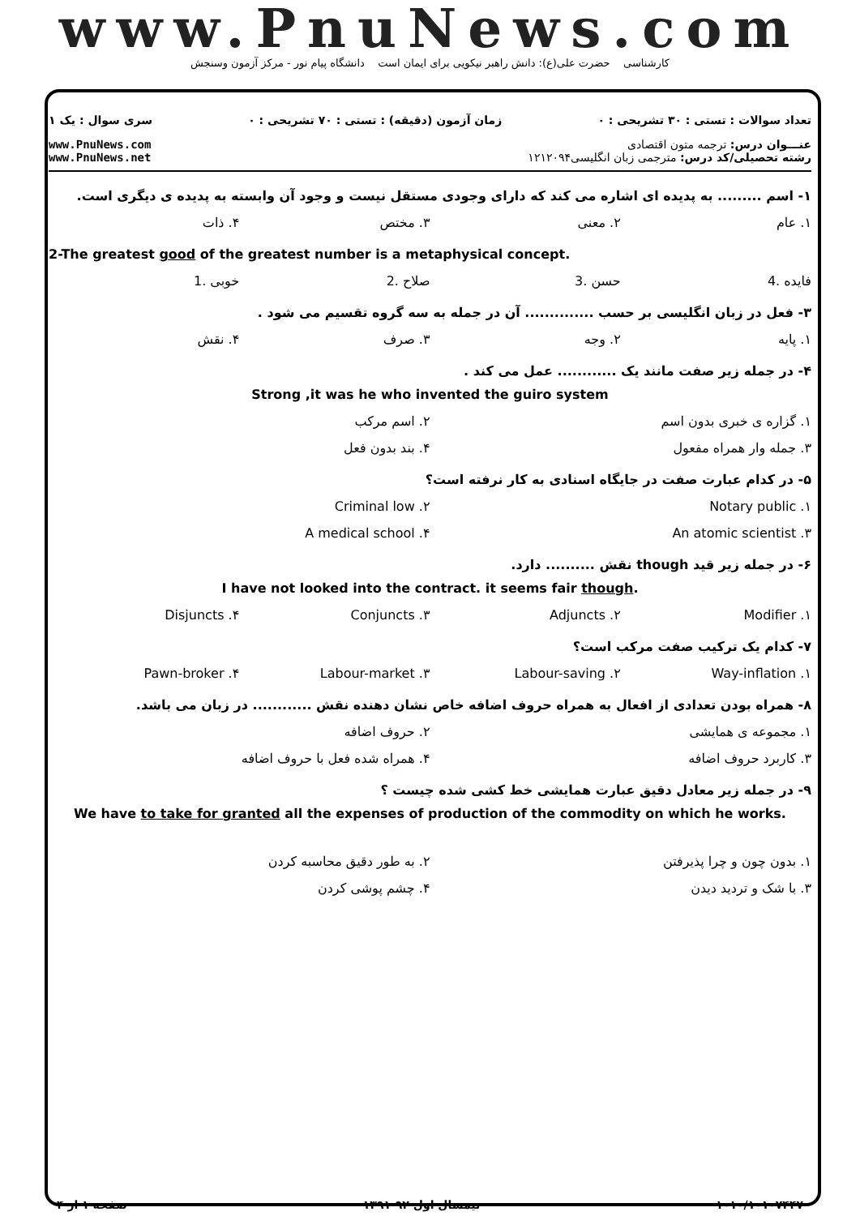www.PnuNews.com
کارشناسی حضرت علی(ع): دانش راهبر نیکویی برای ایمان است دانشگاه پیام نور - مرکز آزمون وسنجش
تعداد سوالات : تستی : ۳۰ تشریحی : ۰ زمان آزمون (دقیقه) : تستی : ۷۰ تشریحی : ۰ سری سوال : یک ۱
عنـــوان درس: ترجمه متون اقتصادی
رشته تحصیلی/کد درس: مترجمی زبان انگلیسی۱۲۱۲۰۹۴
www.PnuNews.com
www.PnuNews.net
۱- اسم ......... به پدیده ای اشاره می کند که دارای وجودی مستقل نیست و وجود آن وابسته به پدیده ی دیگری است.
۱. عام ۲. معنی ۳. مختص ۴. ذات
2-The greatest good of the greatest number is a metaphysical concept.
فایده .4 حسن .3 صلاح .2 خوبی .1
۳- فعل در زبان انگلیسی بر حسب .............. آن در جمله به سه گروه تقسیم می شود .
۱. پایه ۲. وجه ۳. صرف ۴. نقش
۴- در جمله زیر صفت مانند یک ............ عمل می کند .
Strong ,it was he who invented the guiro system
۱. گزاره ی خبری بدون اسم ۲. اسم مرکب
۳. جمله وار همراه مفعول ۴. بند بدون فعل
۵- در کدام عبارت صفت در جایگاه اسنادی به کار نرفته است؟
۱. Notary public ۲. Criminal low
۳. An atomic scientist ۴. A medical school
۶- در جمله زیر قید though نقش .......... دارد.
I have not looked into the contract. it seems fair though.
۱. Modifier ۲. Adjuncts ۳. Conjuncts ۴. Disjuncts
۷- کدام یک ترکیب صفت مرکب است؟
۱. Way-inflation ۲. Labour-saving ۳. Labour-market ۴. Pawn-broker
۸- همراه بودن تعدادی از افعال به همراه حروف اضافه خاص نشان دهنده نقش ............ در زبان می باشد.
۱. مجموعه ی همایشی ۲. حروف اضافه
۳. کاربرد حروف اضافه ۴. همراه شده فعل با حروف اضافه
۹- در جمله زیر معادل دقیق عبارت همایشی خط کشی شده چیست ؟
We have to take for granted all the expenses of production of the commodity on which he works.
۱. بدون چون و چرا پذیرفتن ۲. به طور دقیق محاسبه کردن
۳. با شک و تردید دیدن ۴. چشم پوشی کردن
۱۰۱۰/۱۰۱۰۷۴۴۷ نیمسال اول ۹۲-۱۳۹۱ صفحه ۱ از ۴